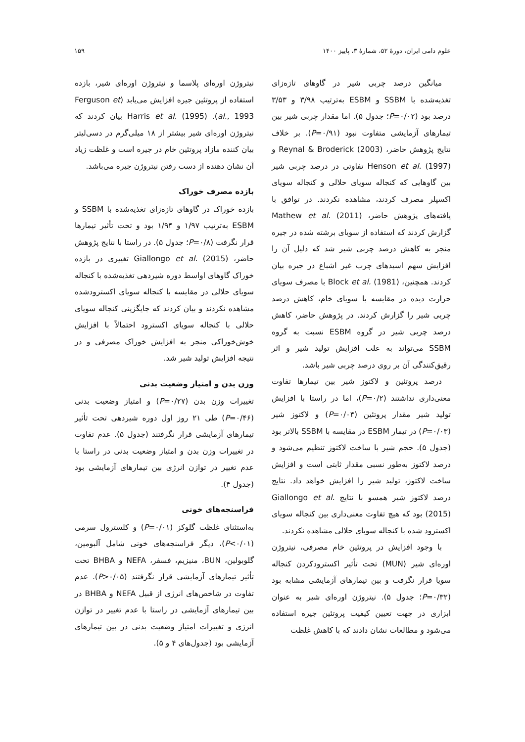علوم دامی ایران، دورهٔ ۵۲، شمارهٔ ۳، پاییز ۱۴۰۰ ۱۵۹
میانگین درصد چربی شیر در گاوهای تازه‌زای تغذیه‌شده با SSBM و ESBM به‌ترتیب ۳/۹۸ و ۳/۵۳ درصد بود (P=۰/۰۲؛ جدول ۵). اما مقدار چربی شیر بین تیمارهای آزمایشی متفاوت نبود (P=۰/۹۱). بر خلاف نتایج پژوهش حاضر، Reynal & Broderick (2003) و Henson et al. (1997) تفاوتی در درصد چربی شیر بین گاوهایی که کنجاله سویای حلالی و کنجاله سویای اکسپلر مصرف کردند، مشاهده نکردند. در توافق با یافته‌های پژوهش حاضر، Mathew et al. (2011) گزارش کردند که استفاده از سویای برشته شده در جیره منجر به کاهش درصد چربی شیر شد که دلیل آن را افزایش سهم اسیدهای چرب غیر اشباع در جیره بیان کردند. همچنین، Block et al. (1981) با مصرف سویای حرارت دیده در مقایسه با سویای خام، کاهش درصد چربی شیر را گزارش کردند. در پژوهش حاضر، کاهش درصد چربی شیر در گروه ESBM نسبت به گروه SSBM می‌تواند به علت افزایش تولید شیر و اثر رقیق‌کنندگی آن بر روی درصد چربی شیر باشد.
درصد پروتئین و لاکتوز شیر بین تیمارها تفاوت معنی‌داری نداشتند (P=۰/۲)، اما در راستا با افزایش تولید شیر مقدار پروتئین (P=۰/۰۴) و لاکتوز شیر (P=۰/۰۳) در تیمار ESBM در مقایسه با SSBM بالاتر بود (جدول ۵). حجم شیر با ساخت لاکتوز تنظیم می‌شود و درصد لاکتوز به‌طور نسبی مقدار ثابتی است و افزایش ساخت لاکتوز، تولید شیر را افزایش خواهد داد. نتایج درصد لاکتوز شیر همسو با نتایج Giallongo et al. (2015) بود که هیچ تفاوت معنی‌داری بین کنجاله سویای اکسترود شده با کنجاله سویای حلالی مشاهده نکردند.
با وجود افزایش در پروتئین خام مصرفی، نیتروژن اوره‌ای شیر (MUN) تحت تأثیر اکسترودکردن کنجاله سویا قرار نگرفت و بین تیمارهای آزمایشی مشابه بود (P=۰/۳۲؛ جدول ۵). نیتروژن اوره‌ای شیر به عنوان ابزاری در جهت تعیین کیفیت پروتئین جیره استفاده می‌شود و مطالعات نشان دادند که با کاهش غلظت
نیتروژن اوره‌ای پلاسما و نیتروژن اوره‌ای شیر، بازده استفاده از پروتئین جیره افزایش می‌یابد (Ferguson et al., 1993). Harris et al. (1995) بیان کردند که نیتروژن اوره‌ای شیر بیشتر از ۱۸ میلی‌گرم در دسی‌لیتر بیان کننده مازاد پروتئین خام در جیره است و غلظت زیاد آن نشان دهنده از دست رفتن نیتروژن جیره می‌باشد.
بازده مصرف خوراک
بازده خوراک در گاوهای تازه‌زای تغذیه‌شده با SSBM و ESBM به‌ترتیب ۱/۹۷ و ۱/۹۴ بود و تحت تأثیر تیمارها قرار نگرفت (P=۰/۸؛ جدول ۵). در راستا با نتایج پژوهش حاضر، Giallongo et al. (2015) تغییری در بازده خوراک گاوهای اواسط دوره شیردهی تغذیه‌شده با کنجاله سویای حلالی در مقایسه با کنجاله سویای اکسترودشده مشاهده نکردند و بیان کردند که جایگزینی کنجاله سویای حلالی با کنجاله سویای اکسترود احتمالاً با افزایش خوش‌خوراکی منجر به افزایش خوراک مصرفی و در نتیجه افزایش تولید شیر شد.
وزن بدن و امتیاز وضعیت بدنی
تغییرات وزن بدن (P=۰/۲۷) و امتیاز وضعیت بدنی (P=۰/۴۶) طی ۲۱ روز اول دوره شیردهی تحت تأثیر تیمارهای آزمایشی قرار نگرفتند (جدول ۵). عدم تفاوت در تغییرات وزن بدن و امتیاز وضعیت بدنی در راستا با عدم تغییر در توازن انرژی بین تیمارهای آزمایشی بود (جدول ۴).
فراسنجه‌های خونی
به‌استثنای غلظت گلوکز (P=۰/۰۱) و کلسترول سرمی (P<۰/۰۱)، دیگر فراسنجه‌های خونی شامل آلبومین، گلوبولین، BUN، منیزیم، فسفر، NEFA و BHBA تحت تأثیر تیمارهای آزمایشی قرار نگرفتند (P>۰/۰۵). عدم تفاوت در شاخص‌های انرژی از قبیل NEFA و BHBA در بین تیمارهای آزمایشی در راستا با عدم تغییر در توازن انرژی و تغییرات امتیاز وضعیت بدنی در بین تیمارهای آزمایشی بود (جدول‌های ۴ و ۵).